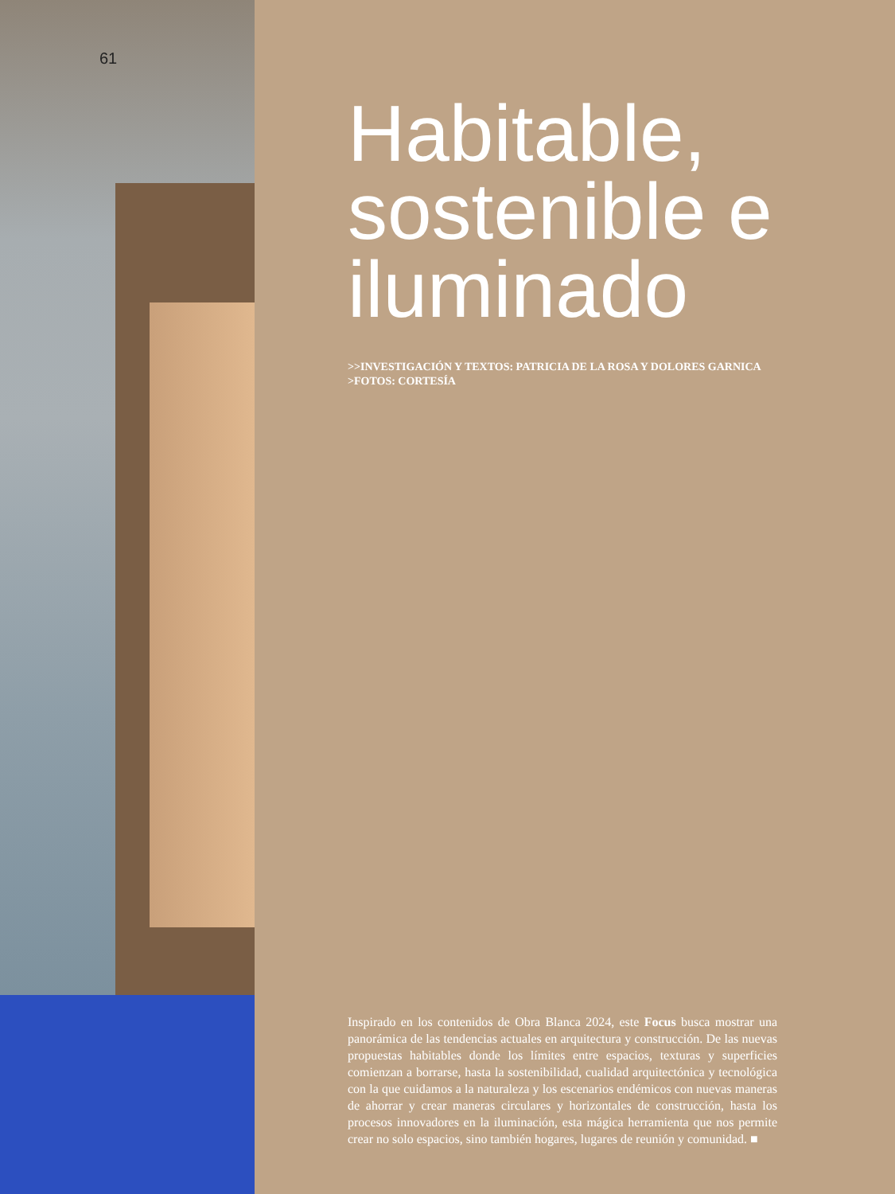61
Habitable, sostenible e iluminado
>>INVESTIGACIÓN Y TEXTOS: PATRICIA DE LA ROSA Y DOLORES GARNICA
>FOTOS: CORTESÍA
Inspirado en los contenidos de Obra Blanca 2024, este Focus busca mostrar una panorámica de las tendencias actuales en arquitectura y construcción. De las nuevas propuestas habitables donde los límites entre espacios, texturas y superficies comienzan a borrarse, hasta la sostenibilidad, cualidad arquitectónica y tecnológica con la que cuidamos a la naturaleza y los escenarios endémicos con nuevas maneras de ahorrar y crear maneras circulares y horizontales de construcción, hasta los procesos innovadores en la iluminación, esta mágica herramienta que nos permite crear no solo espacios, sino también hogares, lugares de reunión y comunidad. ■